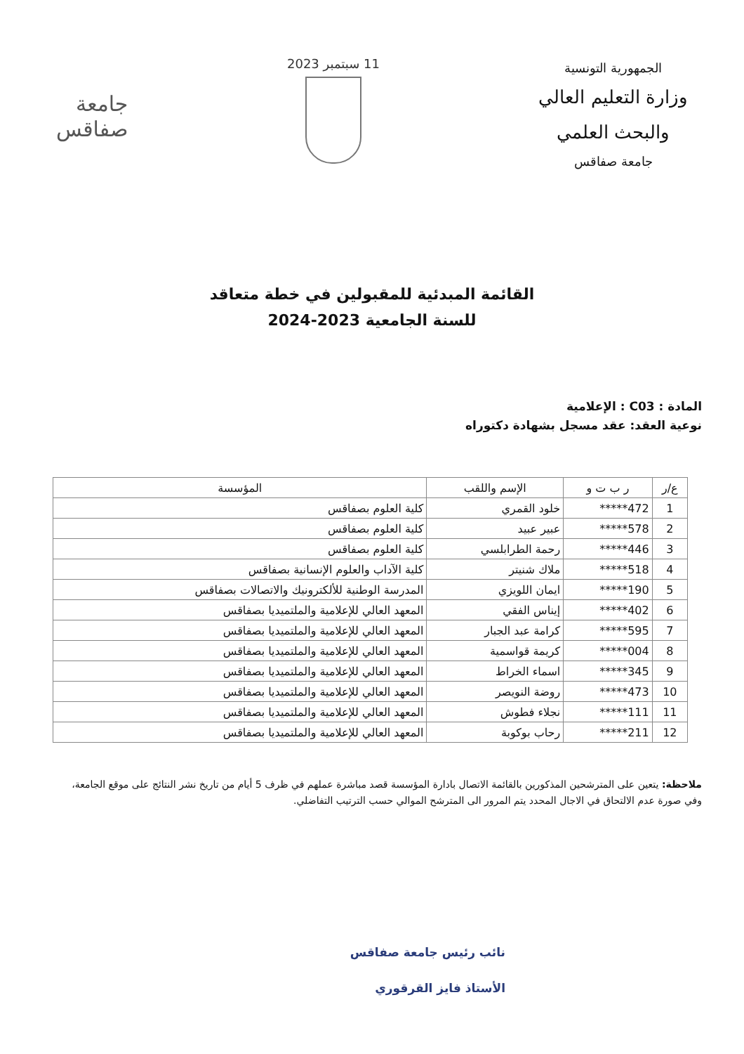الجمهورية التونسية
وزارة التعليم العالي
والبحث العلمي
جامعة صفاقس
11 سبتمبر 2023
جامعة
صفاقس
القائمة المبدئية للمقبولين في خطة متعاقد
للسنة الجامعية 2023-2024
المادة : C03 : الإعلامية
نوعية العقد: عقد مسجل بشهادة دكتوراه
| ع/ر | ر ب ت و | الإسم واللقب | المؤسسة |
| --- | --- | --- | --- |
| 1 | *****472 | خلود القمري | كلية العلوم بصفاقس |
| 2 | *****578 | عبير عبيد | كلية العلوم بصفاقس |
| 3 | *****446 | رحمة الطرابلسي | كلية العلوم بصفاقس |
| 4 | *****518 | ملاك شنيتر | كلية الآداب والعلوم الإنسانية بصفاقس |
| 5 | *****190 | ايمان اللويزي | المدرسة الوطنية للألكترونيك والاتصالات بصفاقس |
| 6 | *****402 | إيناس الفقي | المعهد العالي للإعلامية والملتميديا بصفاقس |
| 7 | *****595 | كرامة عبد الجبار | المعهد العالي للإعلامية والملتميديا بصفاقس |
| 8 | *****004 | كريمة قواسمية | المعهد العالي للإعلامية والملتميديا بصفاقس |
| 9 | *****345 | اسماء الخراط | المعهد العالي للإعلامية والملتميديا بصفاقس |
| 10 | *****473 | روضة النويصر | المعهد العالي للإعلامية والملتميديا بصفاقس |
| 11 | *****111 | نجلاء فطوش | المعهد العالي للإعلامية والملتميديا بصفاقس |
| 12 | *****211 | رحاب بوكوبة | المعهد العالي للإعلامية والملتميديا بصفاقس |
ملاحظة: يتعين على المترشحين المذكورين بالقائمة الاتصال بادارة المؤسسة قصد مباشرة عملهم في ظرف 5 أيام من تاريخ نشر النتائج على موقع الجامعة، وفي صورة عدم الالتحاق في الاجال المحدد يتم المرور الى المترشح الموالي حسب الترتيب التفاضلي.
نائب رئيس جامعة صفاقس
الأستاذ فايز القرقوري